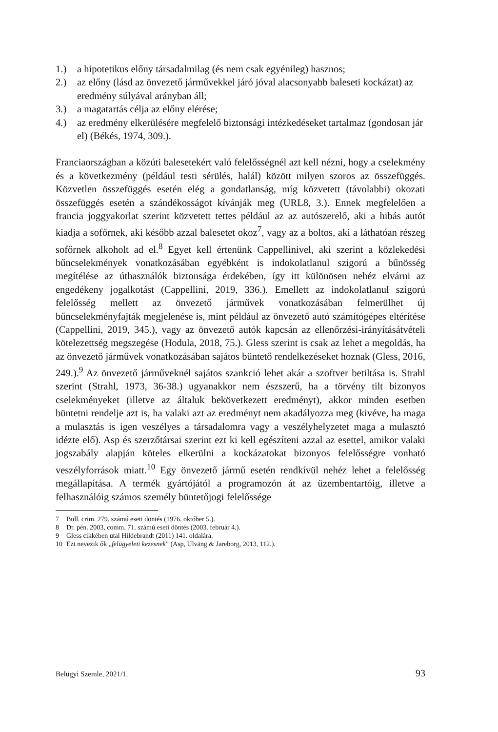1.) a hipotetikus előny társadalmilag (és nem csak egyénileg) hasznos;
2.) az előny (lásd az önvezető járművekkel járó jóval alacsonyabb baleseti kockázat) az eredmény súlyával arányban áll;
3.) a magatartás célja az előny elérése;
4.) az eredmény elkerülésére megfelelő biztonsági intézkedéseket tartalmaz (gondosan jár el) (Békés, 1974, 309.).
Franciaországban a közúti balesetekért való felelősségnél azt kell nézni, hogy a cselekmény és a következmény (például testi sérülés, halál) között milyen szoros az összefüggés. Közvetlen összefüggés esetén elég a gondatlanság, míg közvetett (távolabbi) okozati összefüggés esetén a szándékosságot kívánják meg (URL8, 3.). Ennek megfelelően a francia joggyakorlat szerint közvetett tettes például az az autószerelő, aki a hibás autót kiadja a sofőrnek, aki később azzal balesetet okoz<sup>7</sup>, vagy az a boltos, aki a láthatóan részeg sofőrnek alkoholt ad el.<sup>8</sup> Egyet kell értenünk Cappellinivel, aki szerint a közlekedési bűncselekmények vonatkozásában egyébként is indokolatlanul szigorú a bűnösség megítélése az úthasználók biztonsága érdekében, így itt különösen nehéz elvárni az engedékeny jogalkotást (Cappellini, 2019, 336.). Emellett az indokolatlanul szigorú felelősség mellett az önvezető járművek vonatkozásában felmerülhet új bűncselekményfajták megjelenése is, mint például az önvezető autó számítógépes eltérítése (Cappellini, 2019, 345.), vagy az önvezető autók kapcsán az ellenőrzési-irányításátvételi kötelezettség megszegése (Hodula, 2018, 75.). Gless szerint is csak az lehet a megoldás, ha az önvezető járművek vonatkozásában sajátos büntető rendelkezéseket hoznak (Gless, 2016, 249.).<sup>9</sup> Az önvezető járműveknél sajátos szankció lehet akár a szoftver betiltása is. Strahl szerint (Strahl, 1973, 36-38.) ugyanakkor nem észszerű, ha a törvény tilt bizonyos cselekményeket (illetve az általuk bekövetkezett eredményt), akkor minden esetben büntetni rendelje azt is, ha valaki azt az eredményt nem akadályozza meg (kivéve, ha maga a mulasztás is igen veszélyes a társadalomra vagy a veszélyhelyzetet maga a mulasztó idézte elő). Asp és szerzőtársai szerint ezt ki kell egészíteni azzal az esettel, amikor valaki jogszabály alapján köteles elkerülni a kockázatokat bizonyos felelősségre vonható veszélyforrások miatt.<sup>10</sup> Egy önvezető jármű esetén rendkívül nehéz lehet a felelősség megállapítása. A termék gyártójától a programozón át az üzembentartóig, illetve a felhasználóig számos személy büntetőjogi felelőssége
7 Bull. crim. 279. számú eseti döntés (1976. október 5.).
8 Dr. pén. 2003, comm. 71. számú eseti döntés (2003. február 4.).
9 Gless cikkében utal Hildebrandt (2011) 141. oldalára.
10 Ezt nevezik ők „felügyeleti kezesnek” (Asp, Ulväng & Jareborg, 2013, 112.).
Belügyi Szemle, 2021/1. 93